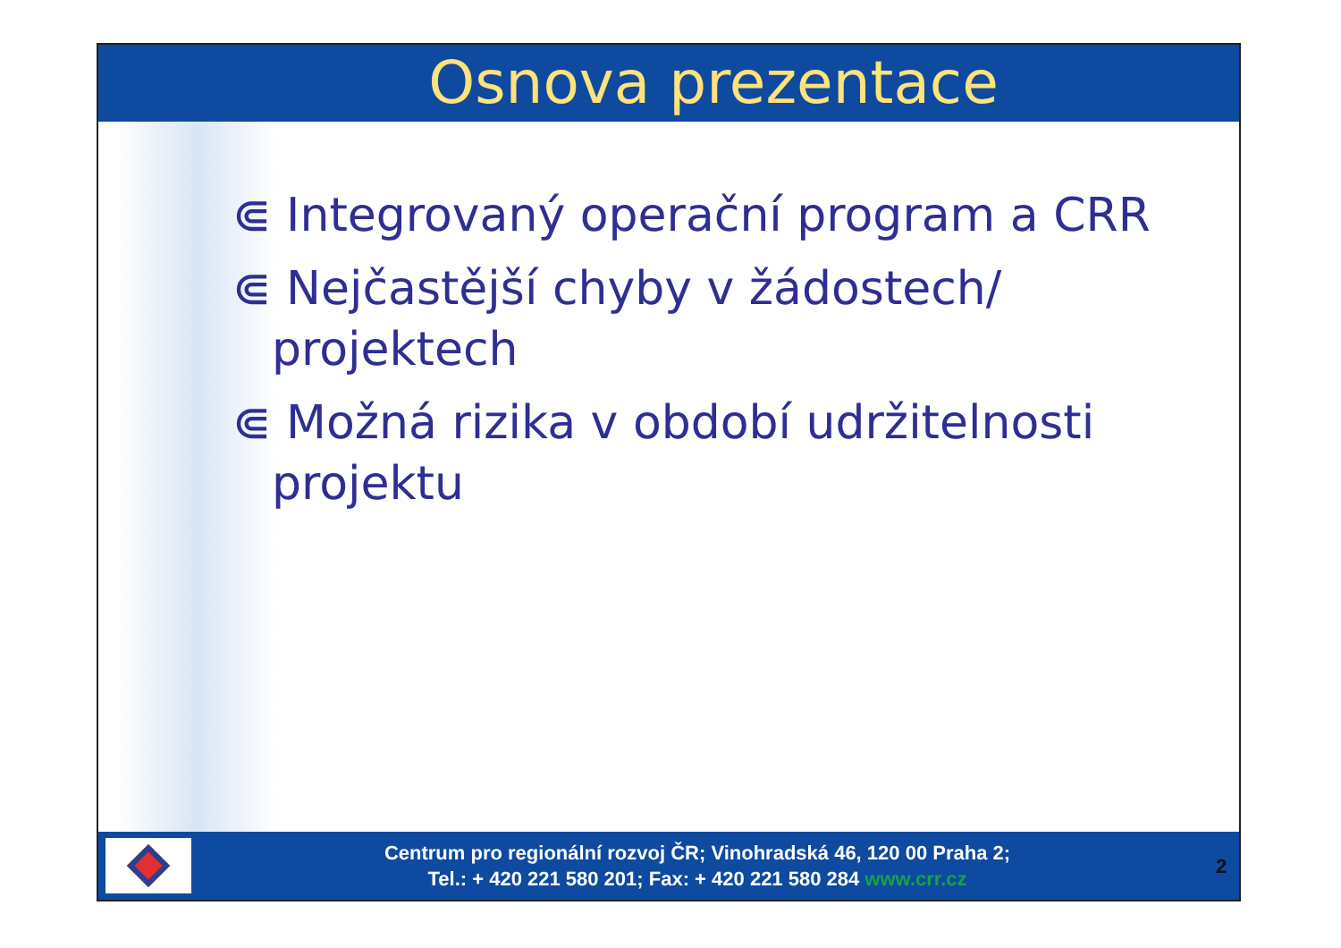Osnova prezentace
⋐ Integrovaný operační program a CRR
⋐ Nejčastější chyby v žádostech/ projektech
⋐ Možná rizika v období udržitelnosti projektu
Centrum pro regionální rozvoj ČR; Vinohradská 46, 120 00 Praha 2;
Tel.: + 420 221 580 201; Fax: + 420 221 580 284 www.crr.cz
2